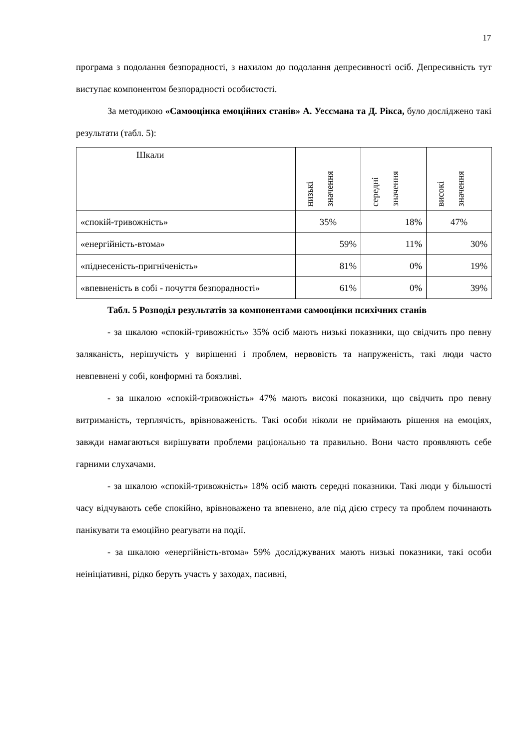17
програма з подолання безпорадності, з нахилом до подолання депресивності осіб. Депресивність тут виступає компонентом безпорадності особистості.
За методикою «Самооцінка емоційних станів» А. Уессмана та Д. Рікса, було досліджено такі результати (табл. 5):
| Шкали | низькі значення | середні значення | високі значення |
| «спокій-тривожність» | 35% | 18% | 47% |
| «енергійність-втома» | 59% | 11% | 30% |
| «піднесеність-пригніченість» | 81% | 0% | 19% |
| «впевненість в собі - почуття безпорадності» | 61% | 0% | 39% |
Табл. 5 Розподіл результатів за компонентами самооцінки психічних станів
- за шкалою «спокій-тривожність» 35% осіб мають низькі показники, що свідчить про певну заляканість, нерішучість у вирішенні і проблем, нервовість та напруженість, такі люди часто невпевнені у собі, конформні та боязливі.
- за шкалою «спокій-тривожність» 47% мають високі показники, що свідчить про певну витриманість, терплячість, врівноваженість. Такі особи ніколи не приймають рішення на емоціях, завжди намагаються вирішувати проблеми раціонально та правильно. Вони часто проявляють себе гарними слухачами.
- за шкалою «спокій-тривожність» 18% осіб мають середні показники. Такі люди у більшості часу відчувають себе спокійно, врівноважено та впевнено, але під дією стресу та проблем починають панікувати та емоційно реагувати на події.
- за шкалою «енергійність-втома» 59% досліджуваних мають низькі показники, такі особи неініціативні, рідко беруть участь у заходах, пасивні,